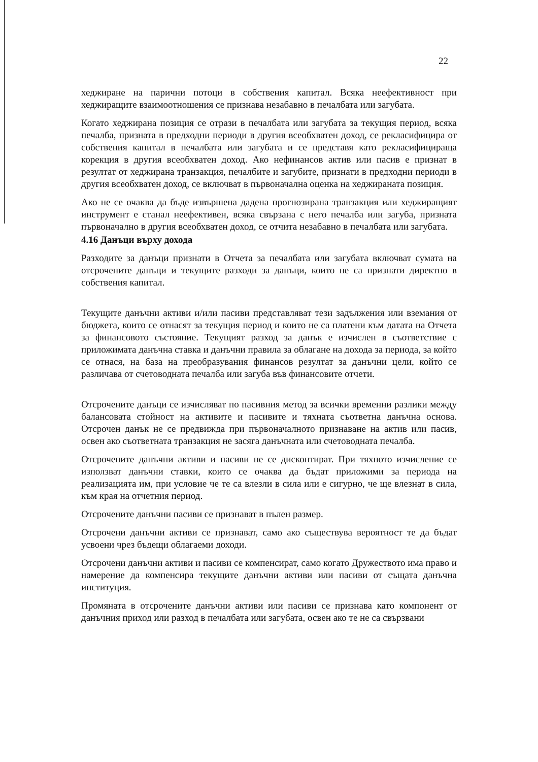22
хеджиране на парични потоци в собствения капитал. Всяка неефективност при хеджиращите взаимоотношения се признава незабавно в печалбата или загубата.
Когато хеджирана позиция се отрази в печалбата или загубата за текущия период, всяка печалба, призната в предходни периоди в другия всеобхватен доход, се рекласифицира от собствения капитал в печалбата или загубата и се представя като рекласифицираща корекция в другия всеобхватен доход. Ако нефинансов актив или пасив е признат в резултат от хеджирана транзакция, печалбите и загубите, признати в предходни периоди в другия всеобхватен доход, се включват в първоначална оценка на хеджираната позиция.
Ако не се очаква да бъде извършена дадена прогнозирана транзакция или хеджиращият инструмент е станал неефективен, всяка свързана с него печалба или загуба, призната първоначално в другия всеобхватен доход, се отчита незабавно в печалбата или загубата.
4.16 Данъци върху дохода
Разходите за данъци признати в Отчета за печалбата или загубата включват сумата на отсрочените данъци и текущите разходи за данъци, които не са признати директно в собствения капитал.
Текущите данъчни активи и/или пасиви представляват тези задължения или вземания от бюджета, които се отнасят за текущия период и които не са платени към датата на Отчета за финансовото състояние. Текущият разход за данък е изчислен в съответствие с приложимата данъчна ставка и данъчни правила за облагане на дохода за периода, за който се отнася, на база на преобразувания финансов резултат за данъчни цели, който се различава от счетоводната печалба или загуба във финансовите отчети.
Отсрочените данъци се изчисляват по пасивния метод за всички временни разлики между балансовата стойност на активите и пасивите и тяхната съответна данъчна основа. Отсрочен данък не се предвижда при първоначалното признаване на актив или пасив, освен ако съответната транзакция не засяга данъчната или счетоводната печалба.
Отсрочените данъчни активи и пасиви не се дисконтират. При тяхното изчисление се използват данъчни ставки, които се очаква да бъдат приложими за периода на реализацията им, при условие че те са влезли в сила или е сигурно, че ще влезнат в сила, към края на отчетния период.
Отсрочените данъчни пасиви се признават в пълен размер.
Отсрочени данъчни активи се признават, само ако съществува вероятност те да бъдат усвоени чрез бъдещи облагаеми доходи.
Отсрочени данъчни активи и пасиви се компенсират, само когато Дружеството има право и намерение да компенсира текущите данъчни активи или пасиви от същата данъчна институция.
Промяната в отсрочените данъчни активи или пасиви се признава като компонент от данъчния приход или разход в печалбата или загубата, освен ако те не са свързвани